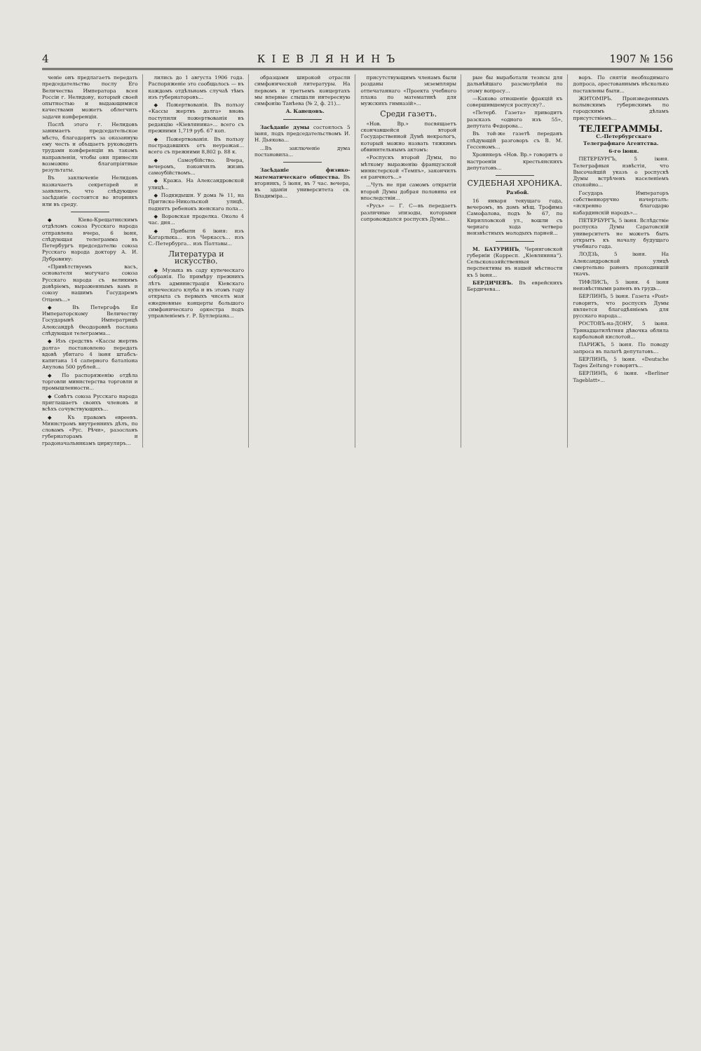4 КІЕВЛЯНИНЪ 1907 № 156
ченіе онъ предлагаетъ передать председательство послу Его Величества Императора всея Россіи г. Нелидову, который своей опытностью и выдающимися качествами можетъ облегчить задачи конференціи.
Послѣ этого г. Нелидовъ занимаетъ председательское мѣсто, благодаритъ за оказанную ему честь и объщаетъ руководить трудами конференціи въ такомъ направленіи, чтобы они принесли возможно благопріятные результаты.
Въ заключеніе Нелидовъ назначаетъ секретарей и заявляетъ, что слѣдующее засѣданіе состоится во вторникъ или въ среду.
◆ Кіево-Крещатикскимъ отдѣломъ союза Русскаго народа отправлена вчера, 6 іюня, слѣдующая телеграмма въ Петербургъ председателю союза Русскаго народа доктору А. И. Дубровину:
«Привѣтствуемъ васъ, основателя могучаго союза Русскаго народа съ великимъ довѣріемъ, выраженнымъ вамъ и союзу нашимъ Государемъ Отцемъ...»
◆ Въ Петергофъ Ея Императорскому Величеству Государынѣ Императрицѣ Александрѣ Ѳеодоровнѣ послана слѣдующая телеграмма...
◆ Изъ средствъ «Кассы жертвъ долга» постановлено передать вдовѣ убитаго 4 іюня штабсъ-капитана 14 саперного баталіона Акулова 500 рублей...
◆ По распоряженію отдѣла торговли министерства торговли и промышленности...
◆ Совѣтъ союза Русскаго народа приглашаетъ своихъ членовъ и всѣхъ сочувствующихъ...
◆ Къ правамъ евреевъ. Министромъ внутреннихъ дѣлъ, по словамъ «Рус. Рѣчи», разосланъ губернаторамъ и градоначальникамъ циркуляръ...
лились до 1 августа 1906 года. Распоряженіе это сообщалось — въ каждомъ отдѣльномъ случаѣ тѣмъ изъ губернаторовъ...
◆ Пожертвованія. Въ пользу «Кассы жертвъ долга» вновь поступили пожертвованія въ редакцію «Кіевлянина»... всего съ прежними 1,719 руб. 67 коп.
◆ Пожертвованія. Въ пользу пострадавшихъ отъ неурожая... всего съ прежними 8,802 р. 88 к.
◆ Самоубійство. Вчера, вечеромъ, покончилъ жизнь самоубійствомъ...
◆ Кража. На Александровской улицѣ...
◆ Подкидыши. У дома № 11, на Притиско-Никольской улицѣ, поднятъ ребенокъ женскаго пола...
◆ Воровская проделка. Около 4 час. дня...
◆ Прибыли 6 іюня: изъ Кагарлыка... изъ Черкассъ... изъ С.-Петербурга... изъ Полтавы...
Литература и искусство.
◆ Музыка въ саду купеческаго собранія. По примѣру прежнихъ лѣтъ администрація Кіевскаго купеческаго клуба и въ этомъ году открыла съ первыхъ чиселъ мая ежедневные концерты большого симфоническаго оркестра подъ управленіемъ г. Р. Буллеріана...
образцами широкой отрасли симфонической литературы. На первомъ и третьемъ концертахъ мы впервые слышали интересную симфонію Танѣева (№ 2, ф. 21)...
А. Канецовъ.
Засѣданіе думы состоялось 5 іюня, подъ председательствомъ И. Н. Дьякова...
...Въ заключеніе дума постановила...
Засѣданіе физико-математическаго общества. Въ вторникъ, 5 іюня, въ 7 час. вечера, въ зданіи университета св. Владиміра...
присутствующимъ членамъ были розданы экземпляры отпечатаннаго «Проекта учебного плана по математикѣ для мужскихъ гимназій»...
Среди газетъ.
«Нов. Вр.» посвящаетъ скончавшейся второй Государственной Думѣ некрологъ, который можно назвать тяжкимъ обвинительнымъ актомъ:
«Роспускъ второй Думы, по мѣткому выраженію французской министерской «Темпъ», закончилъ ея ранчнотъ...»
...Чуть не при самомъ открытіи второй Думы добрая половина ея впоследствіи...
«Русь» — Г. С—въ передаетъ различные эпизоды, которыми сопровождался роспускъ Думы...
рые бы выработали тезисы для дальнѣйшаго разсмотрѣнія по этому вопросу...
—Каково отношеніе фракцій къ совершившемуся роспуску?..
«Петерб. Газета» приводитъ разсказъ «одного изъ 55», депутата Федорова...
Въ той-же газетѣ переданъ слѣдующій разговоръ съ В. М. Гессеномъ...
Хроникеръ «Нов. Вр.» говоритъ о настроеніи крестьянскихъ депутатовъ...
СУДЕБНАЯ ХРОНИКА.
Разбой.
16 января текущаго года, вечеромъ, въ домъ мѣщ. Трофима Самофалова, подъ № 67, по Кирилловской ул., вошли съ чернаго хода четверо неизвѣстныхъ молодыхъ парней...
М. БАТУРИНЪ, Черниговской губерніи (Корресп. „Кіевлянина“). Сельскохозяйственныя перспективы въ нашей мѣстности къ 5 іюня...
БЕРДИЧЕВЪ. Въ еврейскихъ Бердичева...
воръ. По снятіи необходимаго допроса, арестованнымъ нѣсколько поставлены были...
ЖИТОМІРЪ. Произведеннымъ волынскимъ губернскимъ по городскимъ дѣламъ присутствіемъ...
ТЕЛЕГРАММЫ.
С.-Петербургскаго Телеграфнаго Агентства.
6-го іюня.
ПЕТЕРБУРГЪ, 5 іюня. Телеграфныя извѣстія, что Высочайшій указъ о роспускѣ Думы встрѣченъ населеніемъ спокойно...
Государь Императоръ собственноручно начерталъ: «искренно благодарю кабардинскій народъ»...
ПЕТЕРБУРГЪ, 5 іюня. Вслѣдствіе роспуска Думы Саратовскій университетъ не можетъ быть открытъ къ началу будущаго учебнаго года.
ЛОДЗЬ, 5 іюня. На Александровской улицѣ смертельно раненъ проходившій ткачъ.
ТИФЛИСЪ, 5 іюня. 4 іюня неизвѣстными раненъ въ грудь...
БЕРЛИНЪ, 5 іюня. Газета «Post» говоритъ, что роспускъ Думы является благодѣяніемъ для русскаго народа...
РОСТОВЪ-на-ДОНУ, 5 іюня. Тринадцатилѣтняя дѣвочка облила карболовой кислотой...
ПАРИЖЪ, 5 іюня. По поводу запроса въ палатѣ депутатовъ...
БЕРЛИНЪ, 5 іюня. «Deutsche Tages Zeitung» говоритъ...
БЕРЛИНЪ, 6 іюня. «Berliner Tageblatt»...